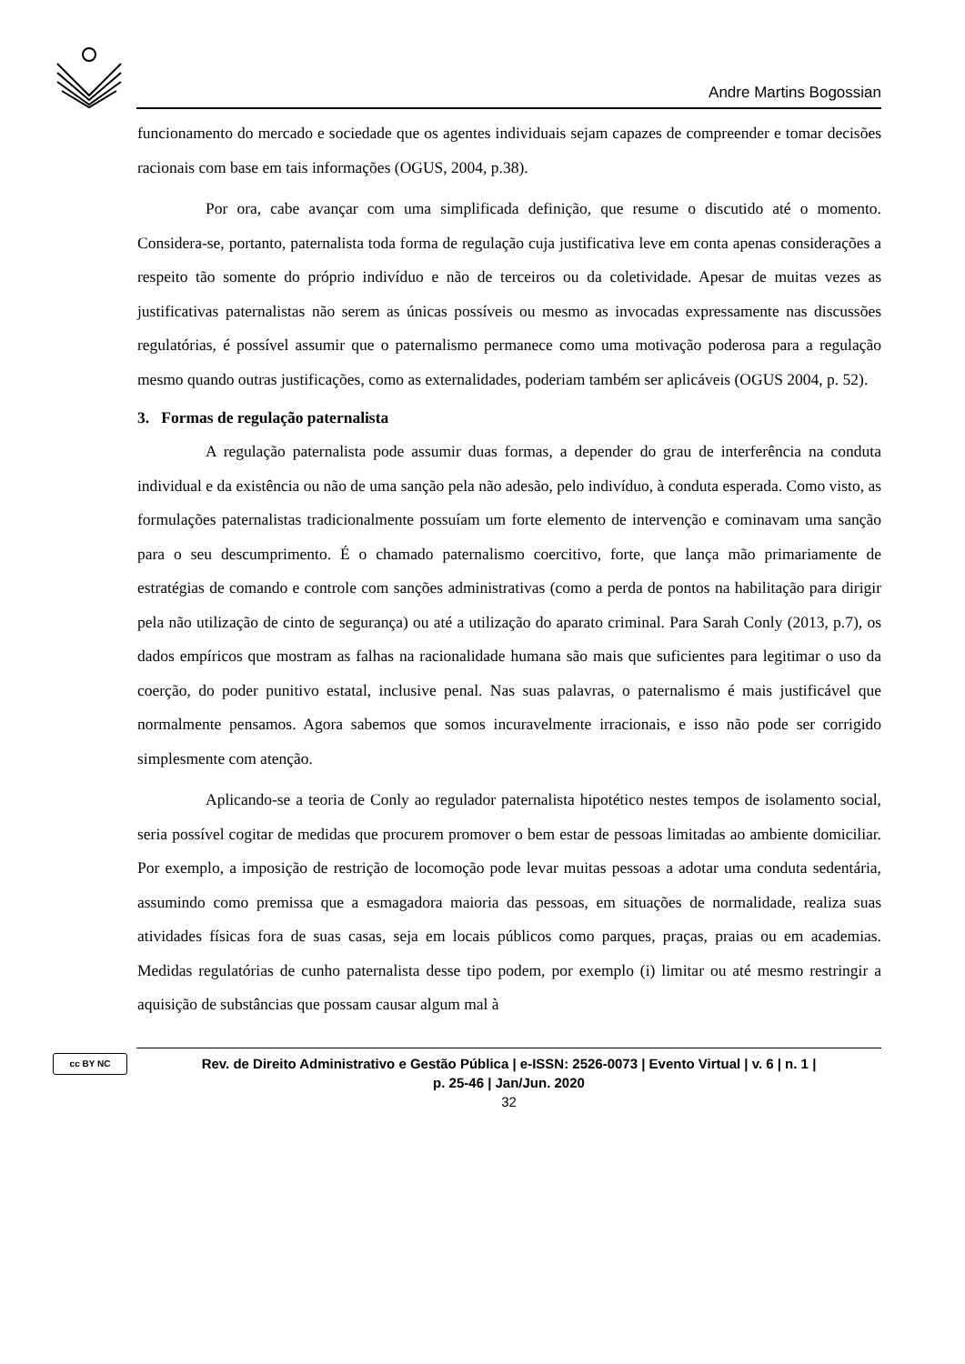Andre Martins Bogossian
funcionamento do mercado e sociedade que os agentes individuais sejam capazes de compreender e tomar decisões racionais com base em tais informações (OGUS, 2004, p.38).
Por ora, cabe avançar com uma simplificada definição, que resume o discutido até o momento. Considera-se, portanto, paternalista toda forma de regulação cuja justificativa leve em conta apenas considerações a respeito tão somente do próprio indivíduo e não de terceiros ou da coletividade. Apesar de muitas vezes as justificativas paternalistas não serem as únicas possíveis ou mesmo as invocadas expressamente nas discussões regulatórias, é possível assumir que o paternalismo permanece como uma motivação poderosa para a regulação mesmo quando outras justificações, como as externalidades, poderiam também ser aplicáveis (OGUS 2004, p. 52).
3. Formas de regulação paternalista
A regulação paternalista pode assumir duas formas, a depender do grau de interferência na conduta individual e da existência ou não de uma sanção pela não adesão, pelo indivíduo, à conduta esperada. Como visto, as formulações paternalistas tradicionalmente possuíam um forte elemento de intervenção e cominavam uma sanção para o seu descumprimento. É o chamado paternalismo coercitivo, forte, que lança mão primariamente de estratégias de comando e controle com sanções administrativas (como a perda de pontos na habilitação para dirigir pela não utilização de cinto de segurança) ou até a utilização do aparato criminal. Para Sarah Conly (2013, p.7), os dados empíricos que mostram as falhas na racionalidade humana são mais que suficientes para legitimar o uso da coerção, do poder punitivo estatal, inclusive penal. Nas suas palavras, o paternalismo é mais justificável que normalmente pensamos. Agora sabemos que somos incuravelmente irracionais, e isso não pode ser corrigido simplesmente com atenção.
Aplicando-se a teoria de Conly ao regulador paternalista hipotético nestes tempos de isolamento social, seria possível cogitar de medidas que procurem promover o bem estar de pessoas limitadas ao ambiente domiciliar. Por exemplo, a imposição de restrição de locomoção pode levar muitas pessoas a adotar uma conduta sedentária, assumindo como premissa que a esmagadora maioria das pessoas, em situações de normalidade, realiza suas atividades físicas fora de suas casas, seja em locais públicos como parques, praças, praias ou em academias. Medidas regulatórias de cunho paternalista desse tipo podem, por exemplo (i) limitar ou até mesmo restringir a aquisição de substâncias que possam causar algum mal à
cc BY NC
Rev. de Direito Administrativo e Gestão Pública | e-ISSN: 2526-0073 | Evento Virtual | v. 6 | n. 1 |
p. 25-46 | Jan/Jun. 2020
32